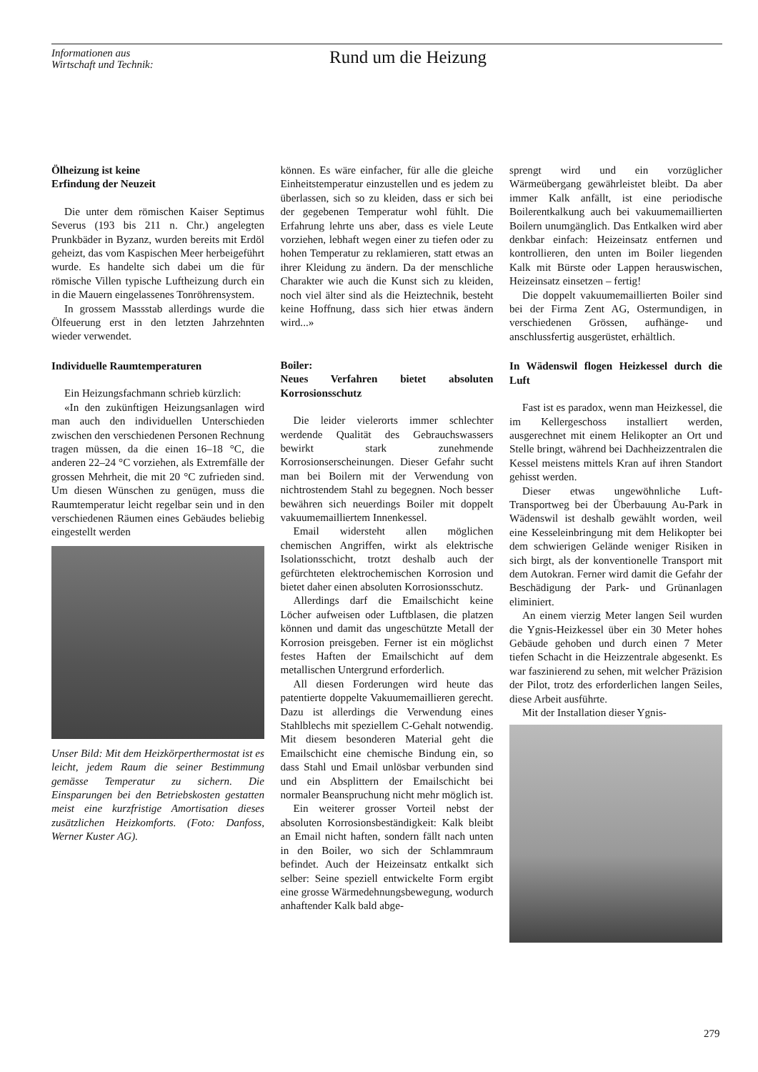Informationen aus
Wirtschaft und Technik:
Rund um die Heizung
Ölheizung ist keine
Erfindung der Neuzeit
Die unter dem römischen Kaiser Septimus Severus (193 bis 211 n. Chr.) angelegten Prunkbäder in Byzanz, wurden bereits mit Erdöl geheizt, das vom Kaspischen Meer herbeigeführt wurde. Es handelte sich dabei um die für römische Villen typische Luftheizung durch ein in die Mauern eingelassenes Tonröhrensystem.
In grossem Massstab allerdings wurde die Ölfeuerung erst in den letzten Jahrzehnten wieder verwendet.
Individuelle Raumtemperaturen
Ein Heizungsfachmann schrieb kürzlich:
«In den zukünftigen Heizungsanlagen wird man auch den individuellen Unterschieden zwischen den verschiedenen Personen Rechnung tragen müssen, da die einen 16–18 °C, die anderen 22–24 °C vorziehen, als Extremfälle der grossen Mehrheit, die mit 20 °C zufrieden sind. Um diesen Wünschen zu genügen, muss die Raumtemperatur leicht regelbar sein und in den verschiedenen Räumen eines Gebäudes beliebig eingestellt werden
Unser Bild: Mit dem Heizkörperthermostat ist es leicht, jedem Raum die seiner Bestimmung gemässe Temperatur zu sichern. Die Einsparungen bei den Betriebskosten gestatten meist eine kurzfristige Amortisation dieses zusätzlichen Heizkomforts. (Foto: Danfoss, Werner Kuster AG).
können. Es wäre einfacher, für alle die gleiche Einheitstemperatur einzustellen und es jedem zu überlassen, sich so zu kleiden, dass er sich bei der gegebenen Temperatur wohl fühlt. Die Erfahrung lehrte uns aber, dass es viele Leute vorziehen, lebhaft wegen einer zu tiefen oder zu hohen Temperatur zu reklamieren, statt etwas an ihrer Kleidung zu ändern. Da der menschliche Charakter wie auch die Kunst sich zu kleiden, noch viel älter sind als die Heiztechnik, besteht keine Hoffnung, dass sich hier etwas ändern wird...»
Boiler:
Neues Verfahren bietet absoluten Korrosionsschutz
Die leider vielerorts immer schlechter werdende Qualität des Gebrauchswassers bewirkt stark zunehmende Korrosionserscheinungen. Dieser Gefahr sucht man bei Boilern mit der Verwendung von nichtrostendem Stahl zu begegnen. Noch besser bewähren sich neuerdings Boiler mit doppelt vakuumemailliertem Innenkessel.
Email widersteht allen möglichen chemischen Angriffen, wirkt als elektrische Isolationsschicht, trotzt deshalb auch der gefürchteten elektrochemischen Korrosion und bietet daher einen absoluten Korrosionsschutz.
Allerdings darf die Emailschicht keine Löcher aufweisen oder Luftblasen, die platzen können und damit das ungeschützte Metall der Korrosion preisgeben. Ferner ist ein möglichst festes Haften der Emailschicht auf dem metallischen Untergrund erforderlich.
All diesen Forderungen wird heute das patentierte doppelte Vakuumemaillieren gerecht. Dazu ist allerdings die Verwendung eines Stahlblechs mit speziellem C-Gehalt notwendig. Mit diesem besonderen Material geht die Emailschicht eine chemische Bindung ein, so dass Stahl und Email unlösbar verbunden sind und ein Absplittern der Emailschicht bei normaler Beanspruchung nicht mehr möglich ist.
Ein weiterer grosser Vorteil nebst der absoluten Korrosionsbeständigkeit: Kalk bleibt an Email nicht haften, sondern fällt nach unten in den Boiler, wo sich der Schlammraum befindet. Auch der Heizeinsatz entkalkt sich selber: Seine speziell entwickelte Form ergibt eine grosse Wärmedehnungsbewegung, wodurch anhaftender Kalk bald abge-
sprengt wird und ein vorzüglicher Wärmeübergang gewährleistet bleibt. Da aber immer Kalk anfällt, ist eine periodische Boilerentkalkung auch bei vakuumemaillierten Boilern unumgänglich. Das Entkalken wird aber denkbar einfach: Heizeinsatz entfernen und kontrollieren, den unten im Boiler liegenden Kalk mit Bürste oder Lappen herauswischen, Heizeinsatz einsetzen – fertig!
Die doppelt vakuumemaillierten Boiler sind bei der Firma Zent AG, Ostermundigen, in verschiedenen Grössen, aufhänge- und anschlussfertig ausgerüstet, erhältlich.
In Wädenswil flogen Heizkessel durch die Luft
Fast ist es paradox, wenn man Heizkessel, die im Kellergeschoss installiert werden, ausgerechnet mit einem Helikopter an Ort und Stelle bringt, während bei Dachheizzentralen die Kessel meistens mittels Kran auf ihren Standort gehisst werden.
Dieser etwas ungewöhnliche Luft-Transportweg bei der Überbauung Au-Park in Wädenswil ist deshalb gewählt worden, weil eine Kesseleinbringung mit dem Helikopter bei dem schwierigen Gelände weniger Risiken in sich birgt, als der konventionelle Transport mit dem Autokran. Ferner wird damit die Gefahr der Beschädigung der Park- und Grünanlagen eliminiert.
An einem vierzig Meter langen Seil wurden die Ygnis-Heizkessel über ein 30 Meter hohes Gebäude gehoben und durch einen 7 Meter tiefen Schacht in die Heizzentrale abgesenkt. Es war faszinierend zu sehen, mit welcher Präzision der Pilot, trotz des erforderlichen langen Seiles, diese Arbeit ausführte.
Mit der Installation dieser Ygnis-
279